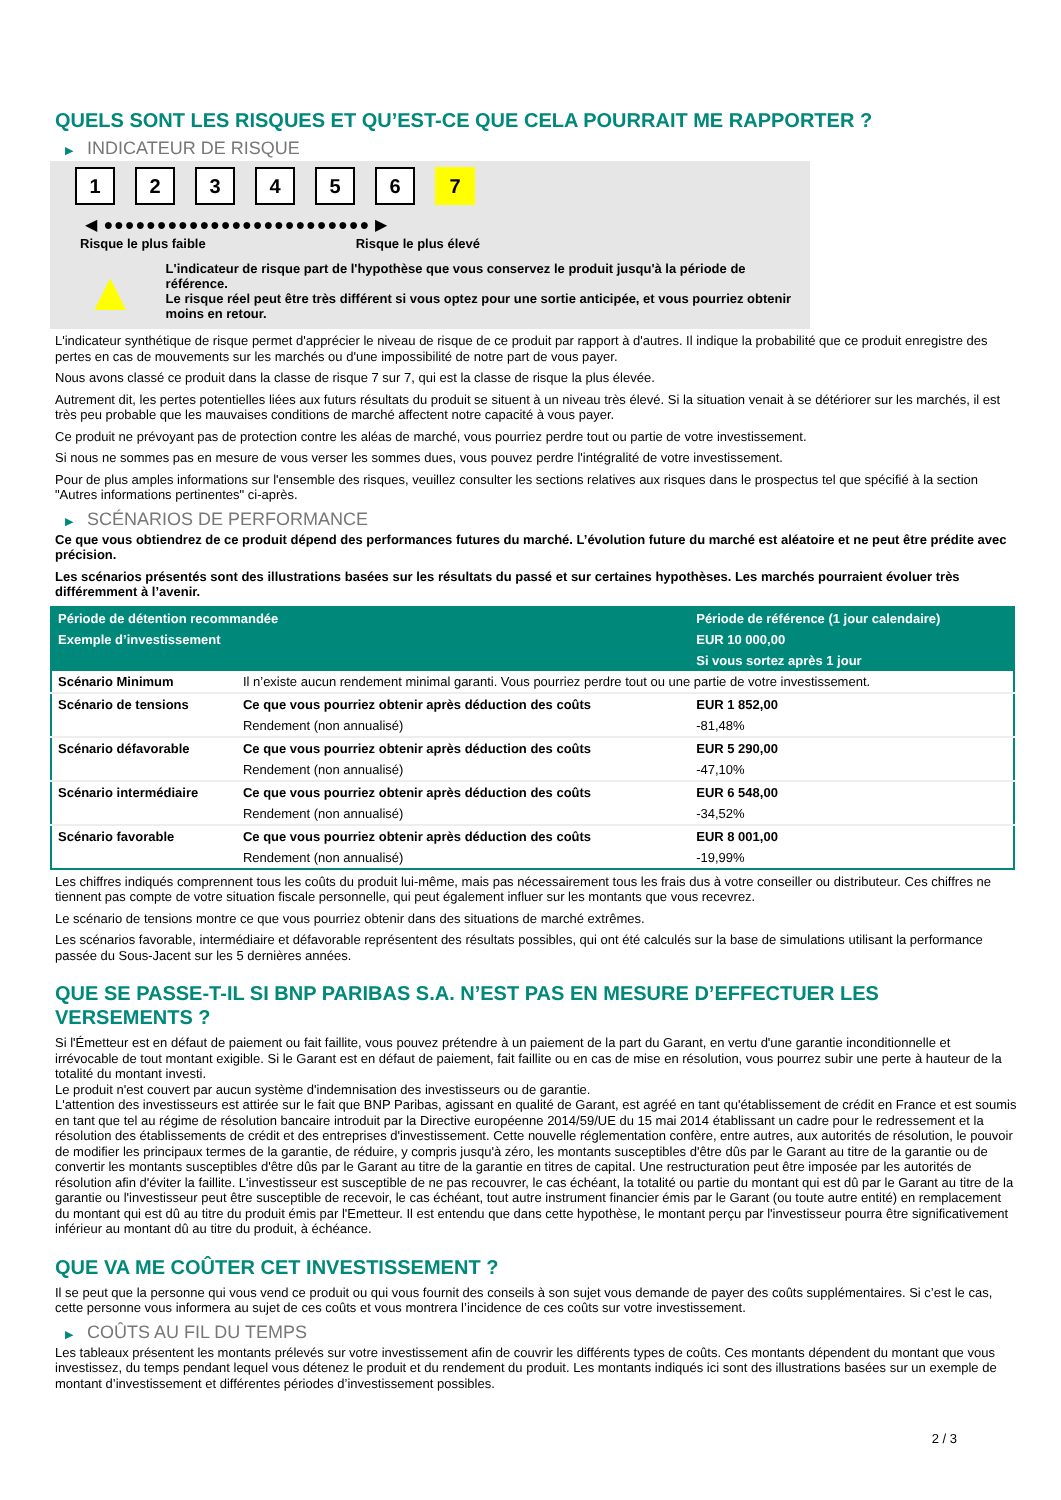QUELS SONT LES RISQUES ET QU’EST-CE QUE CELA POURRAIT ME RAPPORTER ?
▶ INDICATEUR DE RISQUE
1 2 3 4 5 6 7
◀ ●●●●●●●●●●●●●●●●●●●●●●●●● ▶
Risque le plus faible Risque le plus élevé
▲
L'indicateur de risque part de l'hypothèse que vous conservez le produit jusqu'à la période de référence.
Le risque réel peut être très différent si vous optez pour une sortie anticipée, et vous pourriez obtenir moins en retour.
L'indicateur synthétique de risque permet d'apprécier le niveau de risque de ce produit par rapport à d'autres. Il indique la probabilité que ce produit enregistre des pertes en cas de mouvements sur les marchés ou d'une impossibilité de notre part de vous payer.
Nous avons classé ce produit dans la classe de risque 7 sur 7, qui est la classe de risque la plus élevée.
Autrement dit, les pertes potentielles liées aux futurs résultats du produit se situent à un niveau très élevé. Si la situation venait à se détériorer sur les marchés, il est très peu probable que les mauvaises conditions de marché affectent notre capacité à vous payer.
Ce produit ne prévoyant pas de protection contre les aléas de marché, vous pourriez perdre tout ou partie de votre investissement.
Si nous ne sommes pas en mesure de vous verser les sommes dues, vous pouvez perdre l'intégralité de votre investissement.
Pour de plus amples informations sur l'ensemble des risques, veuillez consulter les sections relatives aux risques dans le prospectus tel que spécifié à la section "Autres informations pertinentes" ci-après.
▶ SCÉNARIOS DE PERFORMANCE
Ce que vous obtiendrez de ce produit dépend des performances futures du marché. L’évolution future du marché est aléatoire et ne peut être prédite avec précision.
Les scénarios présentés sont des illustrations basées sur les résultats du passé et sur certaines hypothèses. Les marchés pourraient évoluer très différemment à l’avenir.
| Période de détention recommandée | | Période de référence (1 jour calendaire) |
| --- | --- | --- |
| Exemple d’investissement | | EUR 10 000,00 |
| | | Si vous sortez après 1 jour |
| Scénario Minimum | Il n’existe aucun rendement minimal garanti. Vous pourriez perdre tout ou une partie de votre investissement. | |
| Scénario de tensions | Ce que vous pourriez obtenir après déduction des coûts | EUR 1 852,00 |
| | Rendement (non annualisé) | -81,48% |
| Scénario défavorable | Ce que vous pourriez obtenir après déduction des coûts | EUR 5 290,00 |
| | Rendement (non annualisé) | -47,10% |
| Scénario intermédiaire | Ce que vous pourriez obtenir après déduction des coûts | EUR 6 548,00 |
| | Rendement (non annualisé) | -34,52% |
| Scénario favorable | Ce que vous pourriez obtenir après déduction des coûts | EUR 8 001,00 |
| | Rendement (non annualisé) | -19,99% |
Les chiffres indiqués comprennent tous les coûts du produit lui-même, mais pas nécessairement tous les frais dus à votre conseiller ou distributeur. Ces chiffres ne tiennent pas compte de votre situation fiscale personnelle, qui peut également influer sur les montants que vous recevrez.
Le scénario de tensions montre ce que vous pourriez obtenir dans des situations de marché extrêmes.
Les scénarios favorable, intermédiaire et défavorable représentent des résultats possibles, qui ont été calculés sur la base de simulations utilisant la performance passée du Sous-Jacent sur les 5 dernières années.
QUE SE PASSE-T-IL SI BNP PARIBAS S.A. N’EST PAS EN MESURE D’EFFECTUER LES VERSEMENTS ?
Si l'Émetteur est en défaut de paiement ou fait faillite, vous pouvez prétendre à un paiement de la part du Garant, en vertu d'une garantie inconditionnelle et irrévocable de tout montant exigible. Si le Garant est en défaut de paiement, fait faillite ou en cas de mise en résolution, vous pourrez subir une perte à hauteur de la totalité du montant investi.
Le produit n'est couvert par aucun système d'indemnisation des investisseurs ou de garantie.
L'attention des investisseurs est attirée sur le fait que BNP Paribas, agissant en qualité de Garant, est agréé en tant qu'établissement de crédit en France et est soumis en tant que tel au régime de résolution bancaire introduit par la Directive européenne 2014/59/UE du 15 mai 2014 établissant un cadre pour le redressement et la résolution des établissements de crédit et des entreprises d'investissement. Cette nouvelle réglementation confère, entre autres, aux autorités de résolution, le pouvoir de modifier les principaux termes de la garantie, de réduire, y compris jusqu'à zéro, les montants susceptibles d'être dûs par le Garant au titre de la garantie ou de convertir les montants susceptibles d'être dûs par le Garant au titre de la garantie en titres de capital. Une restructuration peut être imposée par les autorités de résolution afin d'éviter la faillite. L'investisseur est susceptible de ne pas recouvrer, le cas échéant, la totalité ou partie du montant qui est dû par le Garant au titre de la garantie ou l'investisseur peut être susceptible de recevoir, le cas échéant, tout autre instrument financier émis par le Garant (ou toute autre entité) en remplacement du montant qui est dû au titre du produit émis par l'Emetteur. Il est entendu que dans cette hypothèse, le montant perçu par l'investisseur pourra être significativement inférieur au montant dû au titre du produit, à échéance.
QUE VA ME COÛTER CET INVESTISSEMENT ?
Il se peut que la personne qui vous vend ce produit ou qui vous fournit des conseils à son sujet vous demande de payer des coûts supplémentaires. Si c’est le cas, cette personne vous informera au sujet de ces coûts et vous montrera l’incidence de ces coûts sur votre investissement.
▶ COÛTS AU FIL DU TEMPS
Les tableaux présentent les montants prélevés sur votre investissement afin de couvrir les différents types de coûts. Ces montants dépendent du montant que vous investissez, du temps pendant lequel vous détenez le produit et du rendement du produit. Les montants indiqués ici sont des illustrations basées sur un exemple de montant d’investissement et différentes périodes d’investissement possibles.
2 / 3